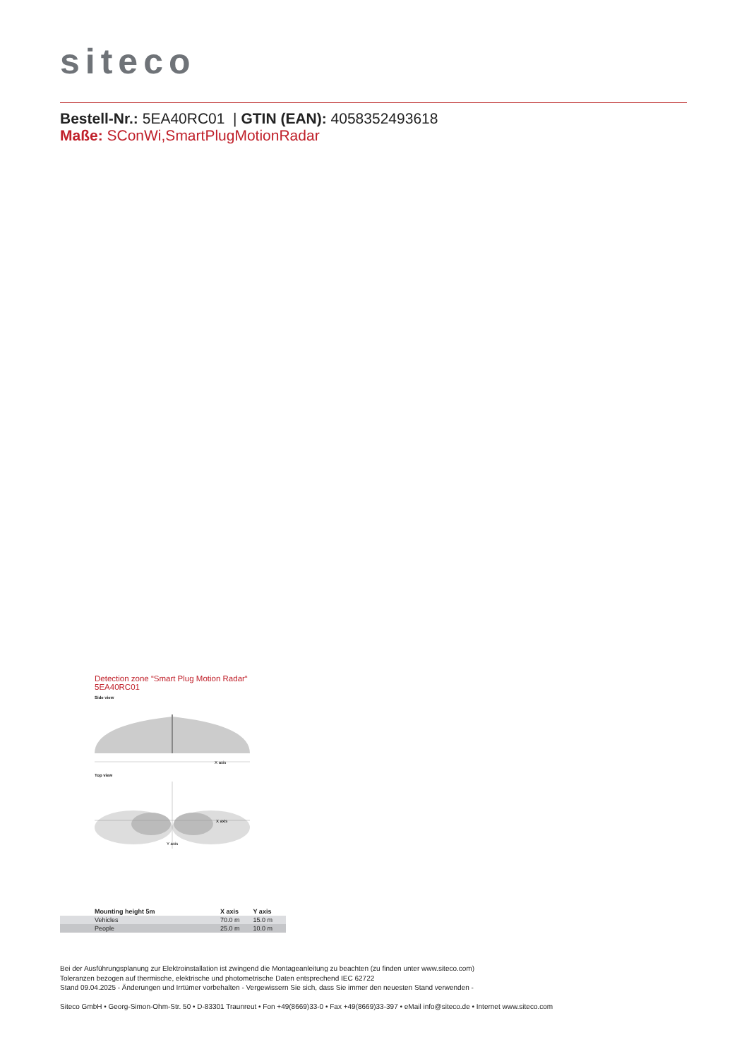siteco
Bestell-Nr.: 5EA40RC01 | GTIN (EAN): 4058352493618
Maße: SConWi,SmartPlugMotionRadar
Detection zone “Smart Plug Motion Radar“
5EA40RC01
Side view
X axis
Top view
X axis
Y axis
| Mounting height 5m | X axis | Y axis |
| --- | --- | --- |
| Vehicles | 70.0 m | 15.0 m |
| People | 25.0 m | 10.0 m |
Bei der Ausführungsplanung zur Elektroinstallation ist zwingend die Montageanleitung zu beachten (zu finden unter www.siteco.com)
Toleranzen bezogen auf thermische, elektrische und photometrische Daten entsprechend IEC 62722
Stand 09.04.2025 - Änderungen und Irrtümer vorbehalten - Vergewissern Sie sich, dass Sie immer den neuesten Stand verwenden -
Siteco GmbH • Georg-Simon-Ohm-Str. 50 • D-83301 Traunreut • Fon +49(8669)33-0 • Fax +49(8669)33-397 • eMail info@siteco.de • Internet www.siteco.com